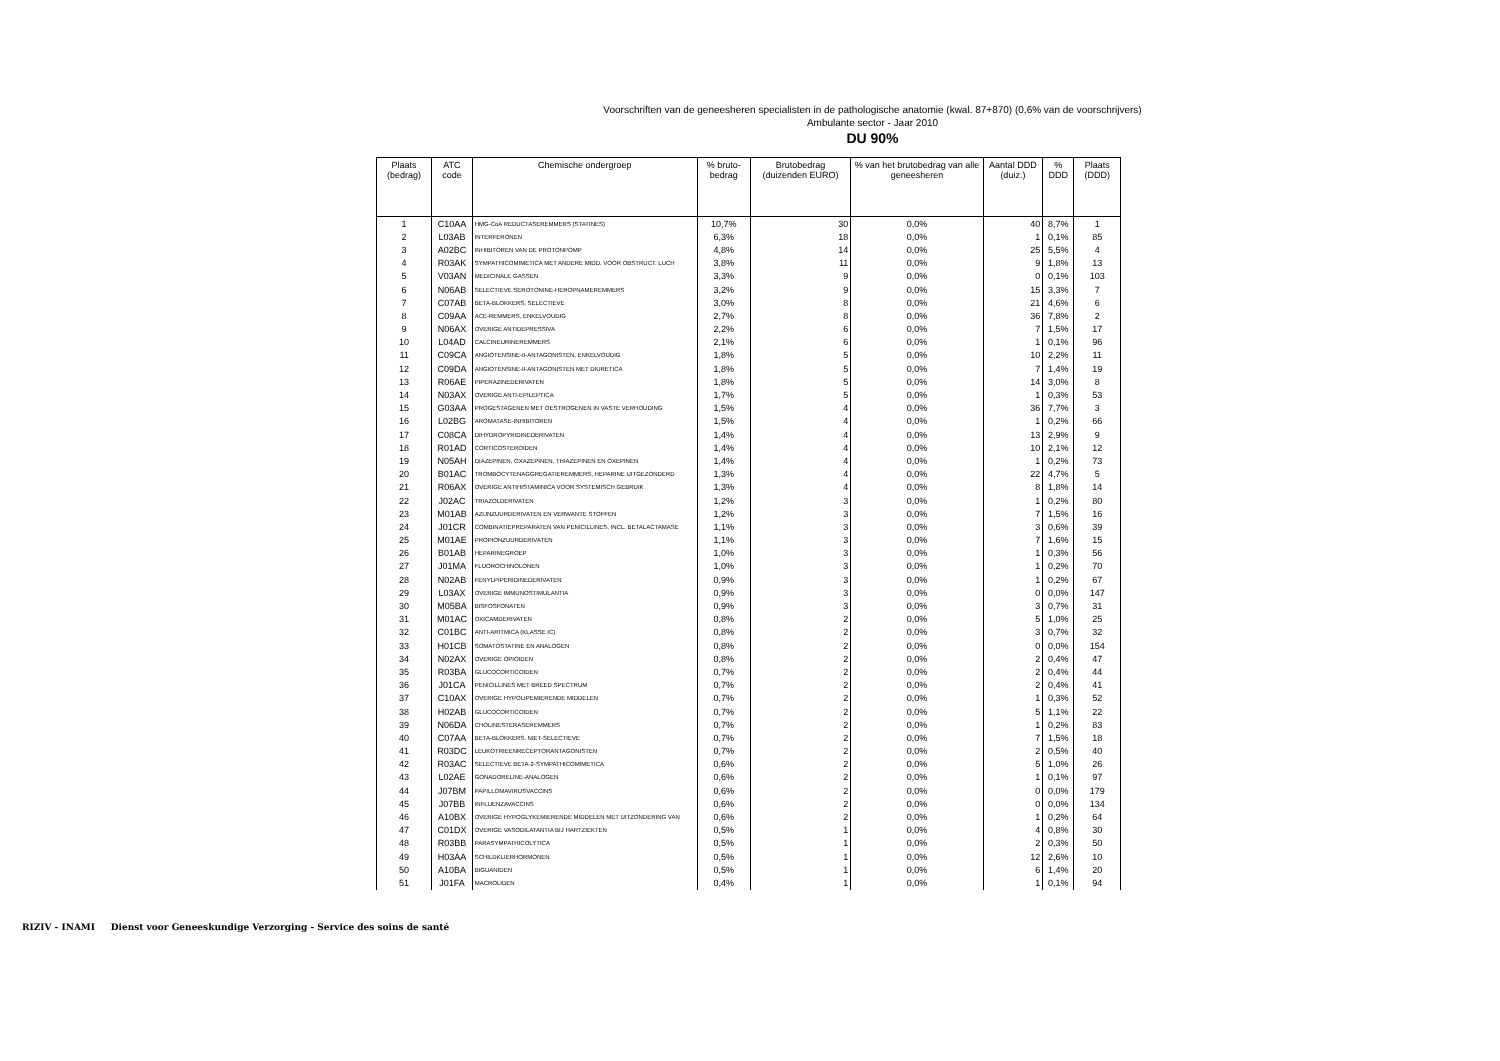Voorschriften van de geneesheren specialisten in de pathologische anatomie (kwal. 87+870) (0,6% van de voorschrijvers)
Ambulante sector - Jaar 2010
DU 90%
| Plaats (bedrag) | ATC code | Chemische ondergroep | % bruto-bedrag | Brutobedrag (duizenden EURO) | % van het brutobedrag van alle geneesheren | Aantal DDD (duiz.) | % DDD | Plaats (DDD) |
| --- | --- | --- | --- | --- | --- | --- | --- | --- |
| 1 | C10AA | HMG-CoA REDUCTASEREMMERS (STATINES) | 10,7% | 30 | 0,0% | 40 | 8,7% | 1 |
| 2 | L03AB | INTERFERONEN | 6,3% | 18 | 0,0% | 1 | 0,1% | 85 |
| 3 | A02BC | INHIBITOREN VAN DE PROTONPOMP | 4,8% | 14 | 0,0% | 25 | 5,5% | 4 |
| 4 | R03AK | SYMPATHICOMIMETICA MET ANDERE MIDD. VOOR OBSTRUCT. LUCH | 3,8% | 11 | 0,0% | 9 | 1,8% | 13 |
| 5 | V03AN | MEDICINALE GASSEN | 3,3% | 9 | 0,0% | 0 | 0,1% | 103 |
| 6 | N06AB | SELECTIEVE SEROTONINE-HEROPNAMEREMMERS | 3,2% | 9 | 0,0% | 15 | 3,3% | 7 |
| 7 | C07AB | BETA-BLOKKERS, SELECTIEVE | 3,0% | 8 | 0,0% | 21 | 4,6% | 6 |
| 8 | C09AA | ACE-REMMERS, ENKELVOUDIG | 2,7% | 8 | 0,0% | 36 | 7,8% | 2 |
| 9 | N06AX | OVERIGE ANTIDEPRESSIVA | 2,2% | 6 | 0,0% | 7 | 1,5% | 17 |
| 10 | L04AD | CALCINEURINEREMMERS | 2,1% | 6 | 0,0% | 1 | 0,1% | 96 |
| 11 | C09CA | ANGIOTENSINE-II-ANTAGONISTEN, ENKELVOUDIG | 1,8% | 5 | 0,0% | 10 | 2,2% | 11 |
| 12 | C09DA | ANGIOTENSINE-II-ANTAGONISTEN MET DIURETICA | 1,8% | 5 | 0,0% | 7 | 1,4% | 19 |
| 13 | R06AE | PIPERAZINEDERIVATEN | 1,8% | 5 | 0,0% | 14 | 3,0% | 8 |
| 14 | N03AX | OVERIGE ANTI-EPILEPTICA | 1,7% | 5 | 0,0% | 1 | 0,3% | 53 |
| 15 | G03AA | PROGESTAGENEN MET OESTROGENEN IN VASTE VERHOUDING | 1,5% | 4 | 0,0% | 36 | 7,7% | 3 |
| 16 | L02BG | AROMATASE-INHIBITOREN | 1,5% | 4 | 0,0% | 1 | 0,2% | 66 |
| 17 | C08CA | DIHYDROPYRIDINEDERIVATEN | 1,4% | 4 | 0,0% | 13 | 2,9% | 9 |
| 18 | R01AD | CORTICOSTEROIDEN | 1,4% | 4 | 0,0% | 10 | 2,1% | 12 |
| 19 | N05AH | DIAZEPINEN, OXAZEPINEN, THIAZEPINEN EN OXEPINEN | 1,4% | 4 | 0,0% | 1 | 0,2% | 73 |
| 20 | B01AC | TROMBOCYTENAGGREGATIEREMMERS, HEPARINE UITGEZONDERD | 1,3% | 4 | 0,0% | 22 | 4,7% | 5 |
| 21 | R06AX | OVERIGE ANTIHISTAMINICA VOOR SYSTEMISCH GEBRUIK | 1,3% | 4 | 0,0% | 8 | 1,8% | 14 |
| 22 | J02AC | TRIAZOLDERIVATEN | 1,2% | 3 | 0,0% | 1 | 0,2% | 80 |
| 23 | M01AB | AZIJNZUURDERIVATEN EN VERWANTE STOFFEN | 1,2% | 3 | 0,0% | 7 | 1,5% | 16 |
| 24 | J01CR | COMBINATIEPREPARATEN VAN PENICILLINES, INCL. BETALACTAMASE | 1,1% | 3 | 0,0% | 3 | 0,6% | 39 |
| 25 | M01AE | PROPIONZUURDERIVATEN | 1,1% | 3 | 0,0% | 7 | 1,6% | 15 |
| 26 | B01AB | HEPARINEGROEP | 1,0% | 3 | 0,0% | 1 | 0,3% | 56 |
| 27 | J01MA | FLUOROCHINOLONEN | 1,0% | 3 | 0,0% | 1 | 0,2% | 70 |
| 28 | N02AB | FENYLPIPERIDINEDERIVATEN | 0,9% | 3 | 0,0% | 1 | 0,2% | 67 |
| 29 | L03AX | OVERIGE IMMUNOSTIMULANTIA | 0,9% | 3 | 0,0% | 0 | 0,0% | 147 |
| 30 | M05BA | BISFOSFONATEN | 0,9% | 3 | 0,0% | 3 | 0,7% | 31 |
| 31 | M01AC | OXICAMDERIVATEN | 0,8% | 2 | 0,0% | 5 | 1,0% | 25 |
| 32 | C01BC | ANTI-ARITMICA (KLASSE IC) | 0,8% | 2 | 0,0% | 3 | 0,7% | 32 |
| 33 | H01CB | SOMATOSTATINE EN ANALOGEN | 0,8% | 2 | 0,0% | 0 | 0,0% | 154 |
| 34 | N02AX | OVERIGE OPIOIDEN | 0,8% | 2 | 0,0% | 2 | 0,4% | 47 |
| 35 | R03BA | GLUCOCORTICOIDEN | 0,7% | 2 | 0,0% | 2 | 0,4% | 44 |
| 36 | J01CA | PENICILLINES MET BREED SPECTRUM | 0,7% | 2 | 0,0% | 2 | 0,4% | 41 |
| 37 | C10AX | OVERIGE HYPOLIPEMIERENDE MIDDELEN | 0,7% | 2 | 0,0% | 1 | 0,3% | 52 |
| 38 | H02AB | GLUCOCORTICOIDEN | 0,7% | 2 | 0,0% | 5 | 1,1% | 22 |
| 39 | N06DA | CHOLINESTERASEREMMERS | 0,7% | 2 | 0,0% | 1 | 0,2% | 83 |
| 40 | C07AA | BETA-BLOKKERS, NIET-SELECTIEVE | 0,7% | 2 | 0,0% | 7 | 1,5% | 18 |
| 41 | R03DC | LEUKOTRIEENRECEPTORANTAGONISTEN | 0,7% | 2 | 0,0% | 2 | 0,5% | 40 |
| 42 | R03AC | SELECTIEVE BETA-2-SYMPATHICOMIMETICA | 0,6% | 2 | 0,0% | 5 | 1,0% | 26 |
| 43 | L02AE | GONADORELINE-ANALOGEN | 0,6% | 2 | 0,0% | 1 | 0,1% | 97 |
| 44 | J07BM | PAPILLOMAVIRUSVACCINS | 0,6% | 2 | 0,0% | 0 | 0,0% | 179 |
| 45 | J07BB | INFLUENZAVACCINS | 0,6% | 2 | 0,0% | 0 | 0,0% | 134 |
| 46 | A10BX | OVERIGE HYPOGLYKEMIERENDE MIDDELEN MET UITZONDERING VAN | 0,6% | 2 | 0,0% | 1 | 0,2% | 64 |
| 47 | C01DX | OVERIGE VASODILATANTIA BIJ HARTZIEKTEN | 0,5% | 1 | 0,0% | 4 | 0,8% | 30 |
| 48 | R03BB | PARASYMPATHICOLYTICA | 0,5% | 1 | 0,0% | 2 | 0,3% | 50 |
| 49 | H03AA | SCHILDKLIERHORMONEN | 0,5% | 1 | 0,0% | 12 | 2,6% | 10 |
| 50 | A10BA | BIGUANIDEN | 0,5% | 1 | 0,0% | 6 | 1,4% | 20 |
| 51 | J01FA | MACROLIDEN | 0,4% | 1 | 0,0% | 1 | 0,1% | 94 |
RIZIV - INAMI Dienst voor Geneeskundige Verzorging - Service des soins de santé